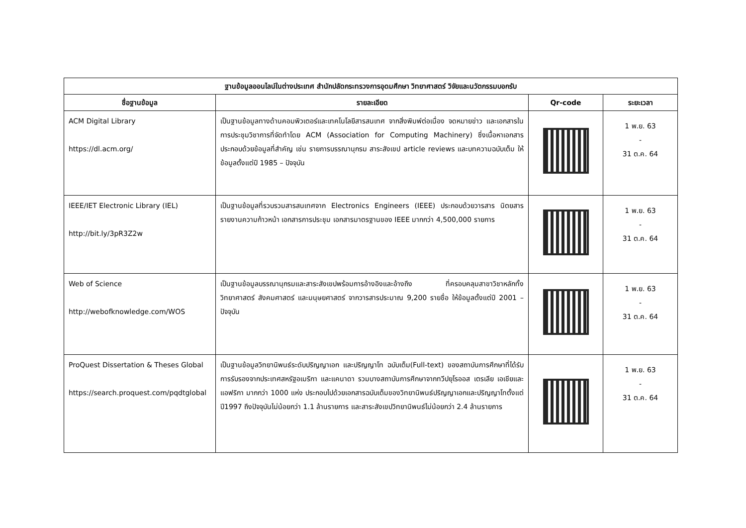| ฐานข้อมูลออนไลน์ในต่างประเทศ สำนักปลัดกระทรวงการอุดมศึกษา วิทยาศาสตร์ วิจัยและนวัตกรรมบอกรับ | | | |
| --- | --- | --- | --- |
| ชื่อฐานข้อมูล | รายละเอียด | Qr-code | ระยะเวลา |
| ACM Digital Library https://dl.acm.org/ | เป็นฐานข้อมูลทางด้านคอมพิวเตอร์และเทคโนโลยีสารสนเทศ จากสิ่งพิมพ์ต่อเนื่อง จดหมายข่าว และเอกสารในการประชุมวิชาการที่จัดทำโดย ACM (Association for Computing Machinery) ซึ่งเนื้อหาเอกสารประกอบด้วยข้อมูลที่สำคัญ เช่น รายการบรรณานุกรม สาระสังเขป article reviews และบทความฉบับเต็ม ให้ข้อมูลตั้งแต่ปี 1985 – ปัจจุบัน | | 1 พ.ย. 63 - 31 ต.ค. 64 |
| IEEE/IET Electronic Library (IEL) http://bit.ly/3pR3Z2w | เป็นฐานข้อมูลที่รวบรวมสารสนเทศจาก Electronics Engineers (IEEE) ประกอบด้วยวารสาร นิตยสาร รายงานความก้าวหน้า เอกสารการประชุม เอกสารมาตรฐานของ IEEE มากกว่า 4,500,000 รายการ | | 1 พ.ย. 63 - 31 ต.ค. 64 |
| Web of Science http://webofknowledge.com/WOS | เป็นฐานข้อมูลบรรณานุกรมและสาระสังเขปพร้อมการอ้างอิงและอ้างถึง ที่ครอบคลุมสาขาวิชาหลักทั้งวิทยาศาสตร์ สังคมศาสตร์ และมนุษยศาสตร์ จากวารสารประมาณ 9,200 รายชื่อ ให้ข้อมูลตั้งแต่ปี 2001 – ปัจจุบัน | | 1 พ.ย. 63 - 31 ต.ค. 64 |
| ProQuest Dissertation & Theses Global https://search.proquest.com/pqdtglobal | เป็นฐานข้อมูลวิทยานิพนธ์ระดับปริญญาเอก และปริญญาโท ฉบับเต็ม(Full-text) ของสถาบันการศึกษาที่ได้รับการรับรองจากประเทศสหรัฐอเมริกา และแคนาดา รวมบางสถาบันการศึกษาจากทวีปยุโรออส เตรเลีย เอเชียและแอฟริกา มากกว่า 1000 แห่ง ประกอบไปด้วยเอกสารฉบับเต็มของวิทยานิพนธ์ปริญญาเอกและปริญญาโทตั้งแต่ปี1997 ถึงปัจจุบันไม่น้อยกว่า 1.1 ล้านรายการ และสาระสังเขปวิทยานิพนธ์ไม่น้อยกว่า 2.4 ล้านรายการ | | 1 พ.ย. 63 - 31 ต.ค. 64 |